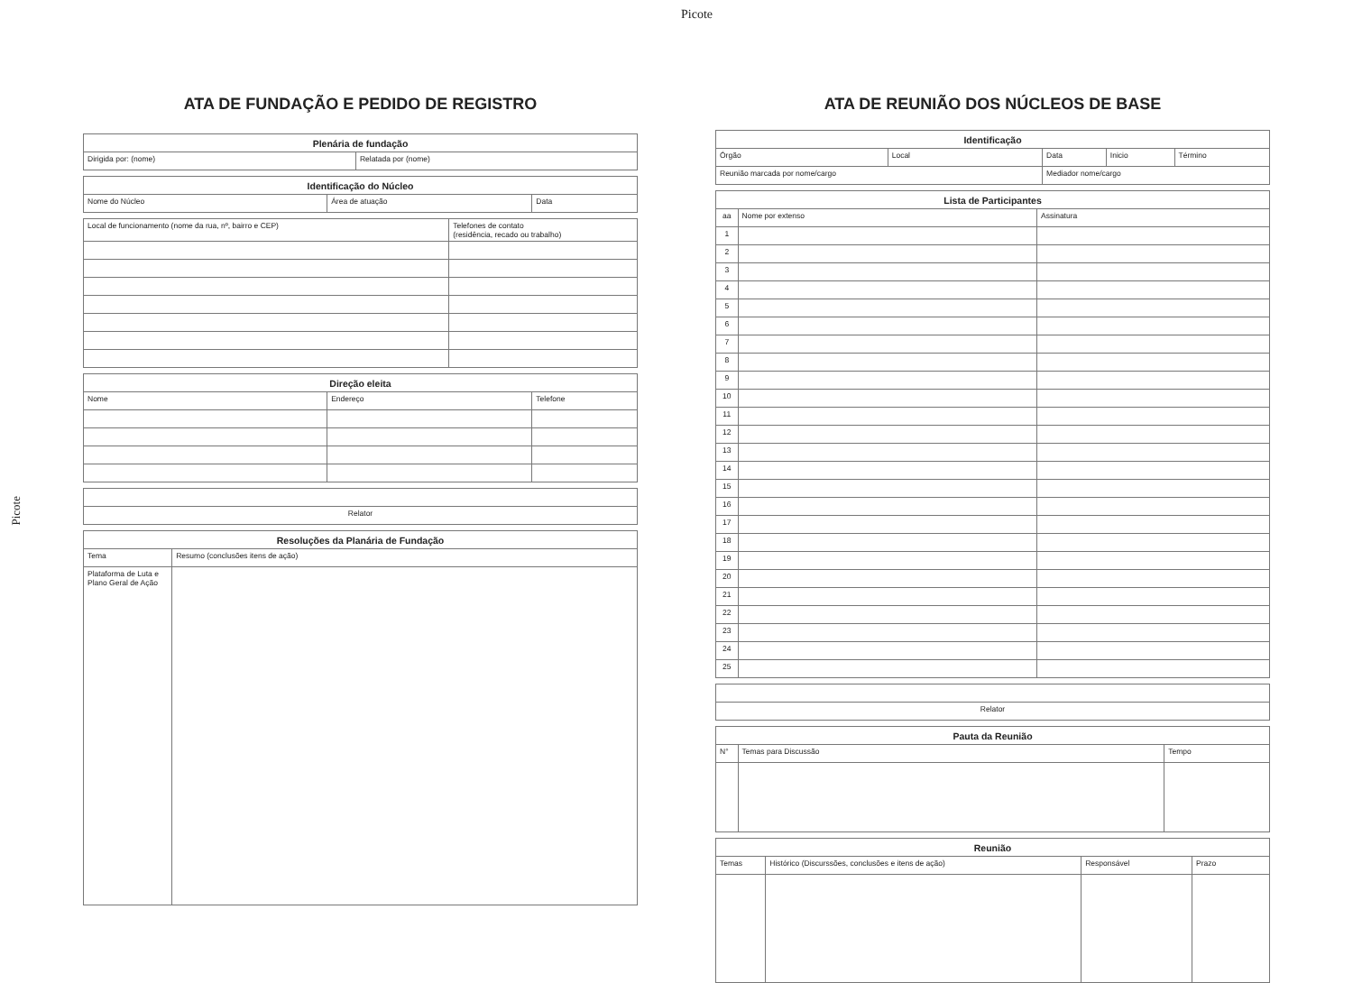Picote
Picote
ATA DE FUNDAÇÃO E PEDIDO DE REGISTRO
| Plenária de fundação | |
| --- | --- |
| Dirigida por: (nome) | Relatada por (nome) |
| Identificação do Núcleo | | |
| --- | --- | --- |
| Nome do Núcleo | Área de atuação | Data |
| Local de funcionamento (nome da rua, nº, bairro e CEP) | Telefones de contato (residência, recado ou trabalho) |
| Direção eleita | | |
| --- | --- | --- |
| Nome | Endereço | Telefone |
| Relator |
| Resoluções da Planária de Fundação | |
| --- | --- |
| Tema | Resumo (conclusões itens de ação) |
| Plataforma de Luta e Plano Geral de Ação | |
ATA DE REUNIÃO DOS NÚCLEOS DE BASE
| Identificação | | | | |
| --- | --- | --- | --- | --- |
| Órgão | Local | Data | Inicio | Término |
| Reunião marcada por nome/cargo | | Mediador nome/cargo | | |
| Lista de Participantes | | |
| --- | --- | --- |
| aa | Nome por extenso | Assinatura |
| 1 | | |
| 2 | | |
| 3 | | |
| 4 | | |
| 5 | | |
| 6 | | |
| 7 | | |
| 8 | | |
| 9 | | |
| 10 | | |
| 11 | | |
| 12 | | |
| 13 | | |
| 14 | | |
| 15 | | |
| 16 | | |
| 17 | | |
| 18 | | |
| 19 | | |
| 20 | | |
| 21 | | |
| 22 | | |
| 23 | | |
| 24 | | |
| 25 | | |
| Relator |
| Pauta da Reunião | | |
| --- | --- | --- |
| N° | Temas para Discussão | Tempo |
| Reunião | | | |
| --- | --- | --- | --- |
| Temas | Histórico (Discurssões, conclusões e itens de ação) | Responsável | Prazo |